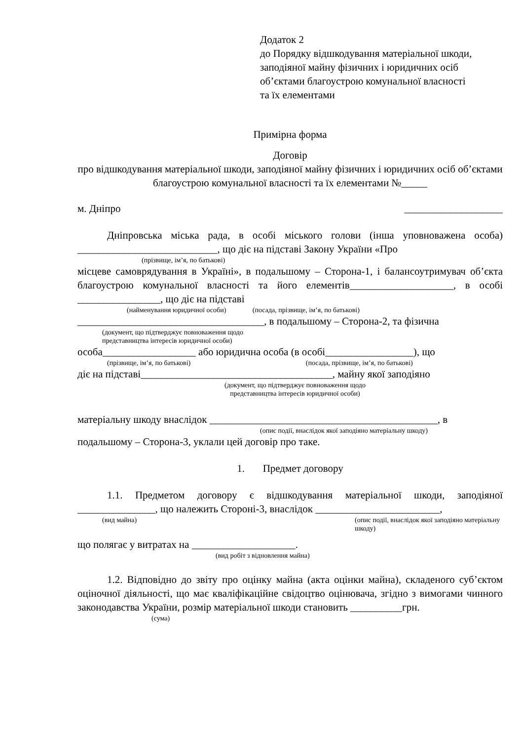Додаток 2
до Порядку відшкодування матеріальної шкоди, заподіяної майну фізичних і юридичних осіб об’єктами благоустрою комунальної власності та їх елементами
Примірна форма
Договір
про відшкодування матеріальної шкоди, заподіяної майну фізичних і юридичних осіб об’єктами благоустрою комунальної власності та їх елементами №_____
м. Дніпро ___________________
Дніпровська міська рада, в особі міського голови (інша уповноважена особа) ___________________________, що діє на підставі Закону України «Про
(прізвище, ім’я, по батькові)
місцеве самоврядування в Україні», в подальшому – Сторона-1, і балансоутримувач об’єкта благоустрою комунальної власності та його елементів____________________, в особі ________________, що діє на підставі
(найменування юридичної особи) (посада, прізвище, ім’я, по батькові)
____________________________________, в подальшому – Сторона-2, та фізична
(документ, що підтверджує повноваження щодо
представництва інтересів юридичної особи)
особа__________________ або юридична особа (в особі_________________), що
(прізвище, ім’я, по батькові) (посада, прізвище, ім’я, по батькові)
діє на підставі_____________________________________, майну якої заподіяно
(документ, що підтверджує повноваження щодо
представництва інтересів юридичної особи)
матеріальну шкоду внаслідок ____________________________________________, в
(опис події, внаслідок якої заподіяно матеріальну шкоду)
подальшому – Сторона-3, уклали цей договір про таке.
1. Предмет договору
1.1. Предметом договору є відшкодування матеріальної шкоди, заподіяної _______________, що належить Стороні-3, внаслідок ________________________,
(вид майна) (опис події, внаслідок якої заподіяно матеріальну шкоду)
що полягає у витратах на ____________________.
(вид робіт з відновлення майна)
1.2. Відповідно до звіту про оцінку майна (акта оцінки майна), складеного суб’єктом оціночної діяльності, що має кваліфікаційне свідоцтво оцінювача, згідно з вимогами чинного законодавства України, розмір матеріальної шкоди становить __________грн.
(сума)